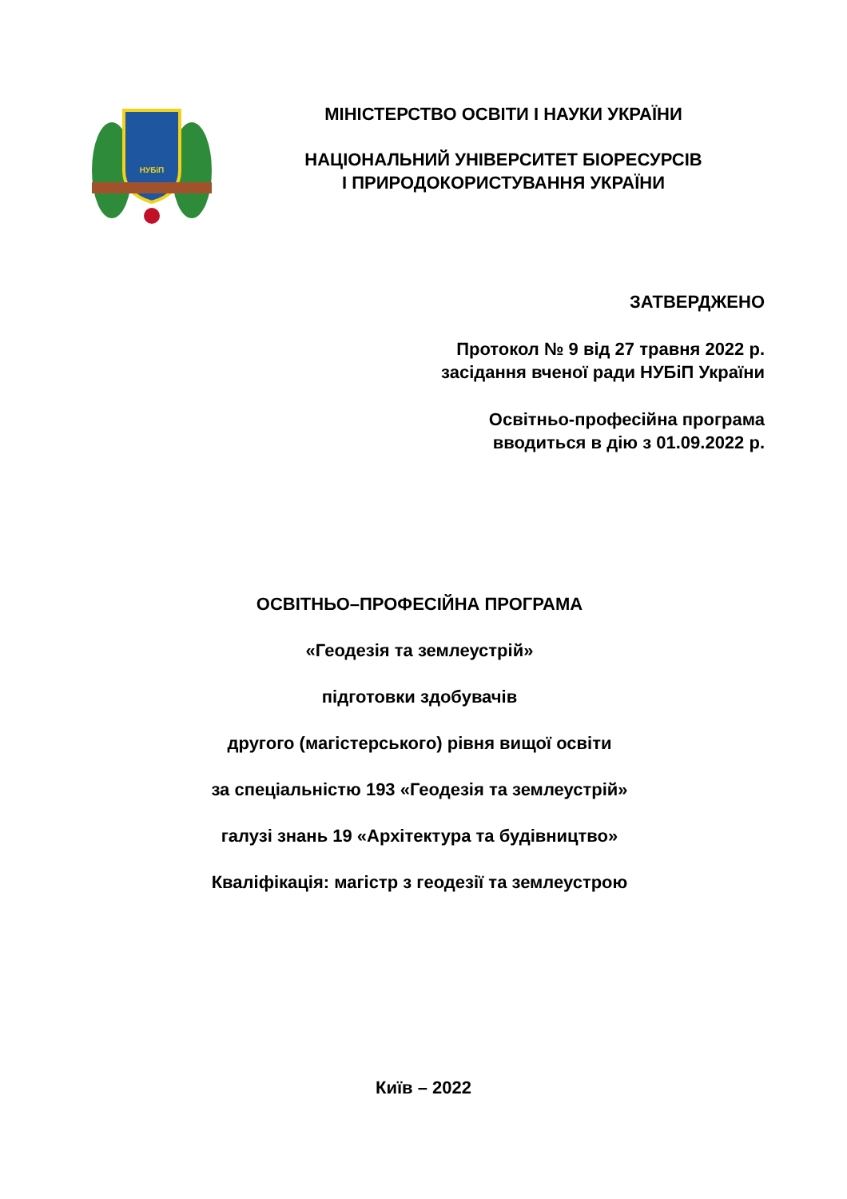НУБіП
МІНІСТЕРСТВО ОСВІТИ І НАУКИ УКРАЇНИ
НАЦІОНАЛЬНИЙ УНІВЕРСИТЕТ БІОРЕСУРСІВ
І ПРИРОДОКОРИСТУВАННЯ УКРАЇНИ
ЗАТВЕРДЖЕНО
Протокол № 9 від 27 травня 2022 р.
засідання вченої ради НУБіП України
Освітньо-професійна програма
вводиться в дію з 01.09.2022 р.
ОСВІТНЬО–ПРОФЕСІЙНА ПРОГРАМА
«Геодезія та землеустрій»
підготовки здобувачів
другого (магістерського) рівня вищої освіти
за спеціальністю 193 «Геодезія та землеустрій»
галузі знань 19 «Архітектура та будівництво»
Кваліфікація: магістр з геодезії та землеустрою
Київ – 2022